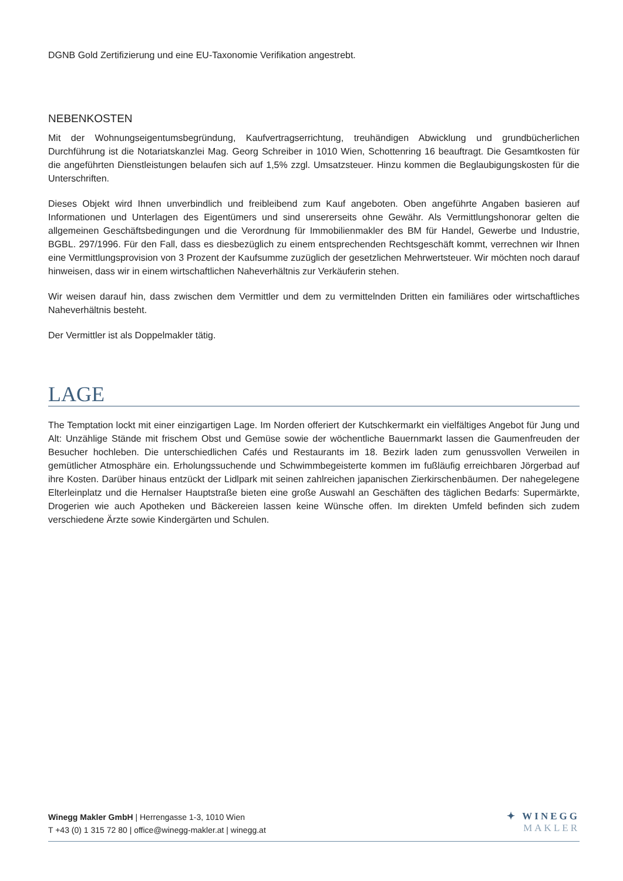DGNB Gold Zertifizierung und eine EU-Taxonomie Verifikation angestrebt.
NEBENKOSTEN
Mit der Wohnungseigentumsbegründung, Kaufvertragserrichtung, treuhändigen Abwicklung und grundbücherlichen Durchführung ist die Notariatskanzlei Mag. Georg Schreiber in 1010 Wien, Schottenring 16 beauftragt. Die Gesamtkosten für die angeführten Dienstleistungen belaufen sich auf 1,5% zzgl. Umsatzsteuer. Hinzu kommen die Beglaubigungskosten für die Unterschriften.
Dieses Objekt wird Ihnen unverbindlich und freibleibend zum Kauf angeboten. Oben angeführte Angaben basieren auf Informationen und Unterlagen des Eigentümers und sind unsererseits ohne Gewähr. Als Vermittlungshonorar gelten die allgemeinen Geschäftsbedingungen und die Verordnung für Immobilienmakler des BM für Handel, Gewerbe und Industrie, BGBL. 297/1996. Für den Fall, dass es diesbezüglich zu einem entsprechenden Rechtsgeschäft kommt, verrechnen wir Ihnen eine Vermittlungsprovision von 3 Prozent der Kaufsumme zuzüglich der gesetzlichen Mehrwertsteuer. Wir möchten noch darauf hinweisen, dass wir in einem wirtschaftlichen Naheverhältnis zur Verkäuferin stehen.
Wir weisen darauf hin, dass zwischen dem Vermittler und dem zu vermittelnden Dritten ein familiäres oder wirtschaftliches Naheverhältnis besteht.
Der Vermittler ist als Doppelmakler tätig.
LAGE
The Temptation lockt mit einer einzigartigen Lage. Im Norden offeriert der Kutschkermarkt ein vielfältiges Angebot für Jung und Alt: Unzählige Stände mit frischem Obst und Gemüse sowie der wöchentliche Bauernmarkt lassen die Gaumenfreuden der Besucher hochleben. Die unterschiedlichen Cafés und Restaurants im 18. Bezirk laden zum genussvollen Verweilen in gemütlicher Atmosphäre ein. Erholungssuchende und Schwimmbegeisterte kommen im fußläufig erreichbaren Jörgerbad auf ihre Kosten. Darüber hinaus entzückt der Lidlpark mit seinen zahlreichen japanischen Zierkirschenbäumen. Der nahegelegene Elterleinplatz und die Hernalser Hauptstraße bieten eine große Auswahl an Geschäften des täglichen Bedarfs: Supermärkte, Drogerien wie auch Apotheken und Bäckereien lassen keine Wünsche offen. Im direkten Umfeld befinden sich zudem verschiedene Ärzte sowie Kindergärten und Schulen.
Winegg Makler GmbH | Herrengasse 1-3, 1010 Wien
T +43 (0) 1 315 72 80 | office@winegg-makler.at | winegg.at
✦ WINEGG
MAKLER